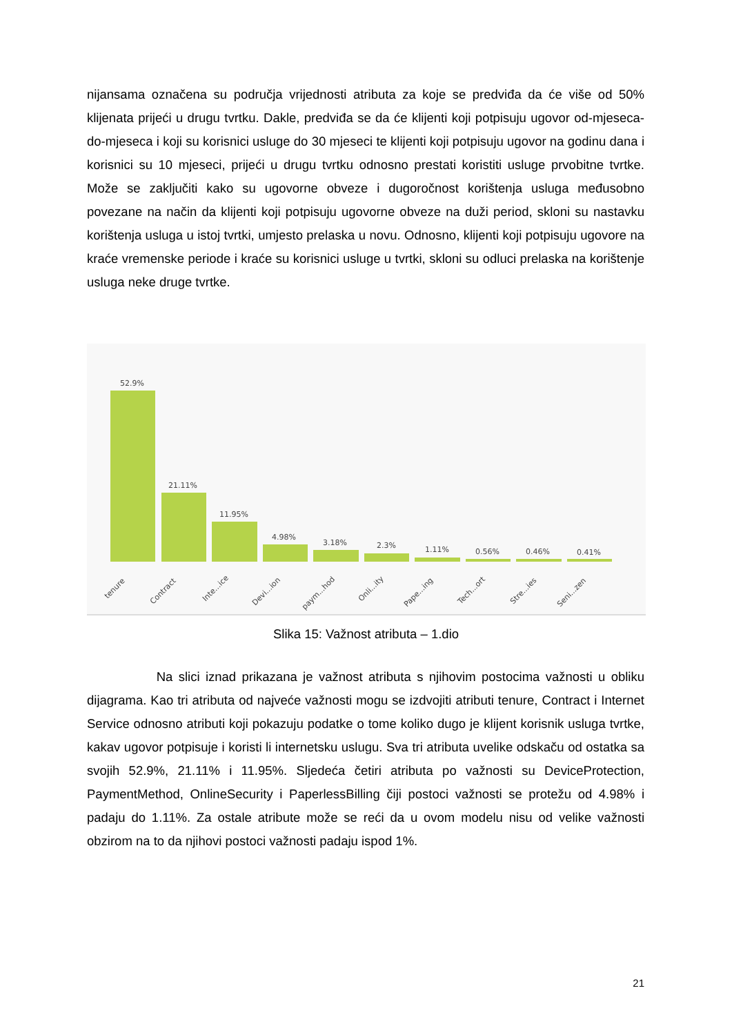nijansama označena su područja vrijednosti atributa za koje se predviđa da će više od 50% klijenata prijeći u drugu tvrtku. Dakle, predviđa se da će klijenti koji potpisuju ugovor od-mjeseca-do-mjeseca i koji su korisnici usluge do 30 mjeseci te klijenti koji potpisuju ugovor na godinu dana i korisnici su 10 mjeseci, prijeći u drugu tvrtku odnosno prestati koristiti usluge prvobitne tvrtke. Može se zaključiti kako su ugovorne obveze i dugoročnost korištenja usluga međusobno povezane na način da klijenti koji potpisuju ugovorne obveze na duži period, skloni su nastavku korištenja usluga u istoj tvrtki, umjesto prelaska u novu. Odnosno, klijenti koji potpisuju ugovore na kraće vremenske periode i kraće su korisnici usluge u tvrtki, skloni su odluci prelaska na korištenje usluga neke druge tvrtke.
52.9%
21.11%
11.95%
4.98%
3.18%
2.3%
1.11%
0.56%
0.46%
0.41%
tenure
Contract
Inte...ice
Devi...ion
paym...hod
Onli...ity
Pape...ing
Tech...ort
Stre...ies
Seni...zen
Slika 15: Važnost atributa – 1.dio
Na slici iznad prikazana je važnost atributa s njihovim postocima važnosti u obliku dijagrama. Kao tri atributa od najveće važnosti mogu se izdvojiti atributi tenure, Contract i Internet Service odnosno atributi koji pokazuju podatke o tome koliko dugo je klijent korisnik usluga tvrtke, kakav ugovor potpisuje i koristi li internetsku uslugu. Sva tri atributa uvelike odskaču od ostatka sa svojih 52.9%, 21.11% i 11.95%. Sljedeća četiri atributa po važnosti su DeviceProtection, PaymentMethod, OnlineSecurity i PaperlessBilling čiji postoci važnosti se protežu od 4.98% i padaju do 1.11%. Za ostale atribute može se reći da u ovom modelu nisu od velike važnosti obzirom na to da njihovi postoci važnosti padaju ispod 1%.
21